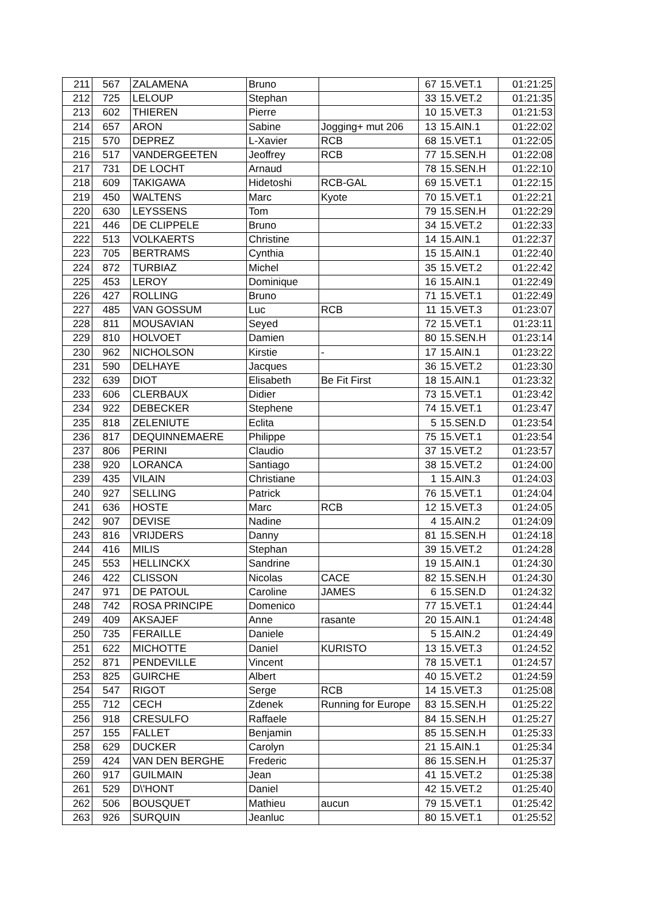| 211 | 567 | ZALAMENA | Bruno | | 67 | 15.VET.1 | 01:21:25 |
| 212 | 725 | LELOUP | Stephan | | 33 | 15.VET.2 | 01:21:35 |
| 213 | 602 | THIEREN | Pierre | | 10 | 15.VET.3 | 01:21:53 |
| 214 | 657 | ARON | Sabine | Jogging+ mut 206 | 13 | 15.AIN.1 | 01:22:02 |
| 215 | 570 | DEPREZ | L-Xavier | RCB | 68 | 15.VET.1 | 01:22:05 |
| 216 | 517 | VANDERGEETEN | Jeoffrey | RCB | 77 | 15.SEN.H | 01:22:08 |
| 217 | 731 | DE LOCHT | Arnaud | | 78 | 15.SEN.H | 01:22:10 |
| 218 | 609 | TAKIGAWA | Hidetoshi | RCB-GAL | 69 | 15.VET.1 | 01:22:15 |
| 219 | 450 | WALTENS | Marc | Kyote | 70 | 15.VET.1 | 01:22:21 |
| 220 | 630 | LEYSSENS | Tom | | 79 | 15.SEN.H | 01:22:29 |
| 221 | 446 | DE CLIPPELE | Bruno | | 34 | 15.VET.2 | 01:22:33 |
| 222 | 513 | VOLKAERTS | Christine | | 14 | 15.AIN.1 | 01:22:37 |
| 223 | 705 | BERTRAMS | Cynthia | | 15 | 15.AIN.1 | 01:22:40 |
| 224 | 872 | TURBIAZ | Michel | | 35 | 15.VET.2 | 01:22:42 |
| 225 | 453 | LEROY | Dominique | | 16 | 15.AIN.1 | 01:22:49 |
| 226 | 427 | ROLLING | Bruno | | 71 | 15.VET.1 | 01:22:49 |
| 227 | 485 | VAN GOSSUM | Luc | RCB | 11 | 15.VET.3 | 01:23:07 |
| 228 | 811 | MOUSAVIAN | Seyed | | 72 | 15.VET.1 | 01:23:11 |
| 229 | 810 | HOLVOET | Damien | | 80 | 15.SEN.H | 01:23:14 |
| 230 | 962 | NICHOLSON | Kirstie | - | 17 | 15.AIN.1 | 01:23:22 |
| 231 | 590 | DELHAYE | Jacques | | 36 | 15.VET.2 | 01:23:30 |
| 232 | 639 | DIOT | Elisabeth | Be Fit First | 18 | 15.AIN.1 | 01:23:32 |
| 233 | 606 | CLERBAUX | Didier | | 73 | 15.VET.1 | 01:23:42 |
| 234 | 922 | DEBECKER | Stephene | | 74 | 15.VET.1 | 01:23:47 |
| 235 | 818 | ZELENIUTE | Eclita | | 5 | 15.SEN.D | 01:23:54 |
| 236 | 817 | DEQUINNEMAERE | Philippe | | 75 | 15.VET.1 | 01:23:54 |
| 237 | 806 | PERINI | Claudio | | 37 | 15.VET.2 | 01:23:57 |
| 238 | 920 | LORANCA | Santiago | | 38 | 15.VET.2 | 01:24:00 |
| 239 | 435 | VILAIN | Christiane | | 1 | 15.AIN.3 | 01:24:03 |
| 240 | 927 | SELLING | Patrick | | 76 | 15.VET.1 | 01:24:04 |
| 241 | 636 | HOSTE | Marc | RCB | 12 | 15.VET.3 | 01:24:05 |
| 242 | 907 | DEVISE | Nadine | | 4 | 15.AIN.2 | 01:24:09 |
| 243 | 816 | VRIJDERS | Danny | | 81 | 15.SEN.H | 01:24:18 |
| 244 | 416 | MILIS | Stephan | | 39 | 15.VET.2 | 01:24:28 |
| 245 | 553 | HELLINCKX | Sandrine | | 19 | 15.AIN.1 | 01:24:30 |
| 246 | 422 | CLISSON | Nicolas | CACE | 82 | 15.SEN.H | 01:24:30 |
| 247 | 971 | DE PATOUL | Caroline | JAMES | 6 | 15.SEN.D | 01:24:32 |
| 248 | 742 | ROSA PRINCIPE | Domenico | | 77 | 15.VET.1 | 01:24:44 |
| 249 | 409 | AKSAJEF | Anne | rasante | 20 | 15.AIN.1 | 01:24:48 |
| 250 | 735 | FERAILLE | Daniele | | 5 | 15.AIN.2 | 01:24:49 |
| 251 | 622 | MICHOTTE | Daniel | KURISTO | 13 | 15.VET.3 | 01:24:52 |
| 252 | 871 | PENDEVILLE | Vincent | | 78 | 15.VET.1 | 01:24:57 |
| 253 | 825 | GUIRCHE | Albert | | 40 | 15.VET.2 | 01:24:59 |
| 254 | 547 | RIGOT | Serge | RCB | 14 | 15.VET.3 | 01:25:08 |
| 255 | 712 | CECH | Zdenek | Running for Europe | 83 | 15.SEN.H | 01:25:22 |
| 256 | 918 | CRESULFO | Raffaele | | 84 | 15.SEN.H | 01:25:27 |
| 257 | 155 | FALLET | Benjamin | | 85 | 15.SEN.H | 01:25:33 |
| 258 | 629 | DUCKER | Carolyn | | 21 | 15.AIN.1 | 01:25:34 |
| 259 | 424 | VAN DEN BERGHE | Frederic | | 86 | 15.SEN.H | 01:25:37 |
| 260 | 917 | GUILMAIN | Jean | | 41 | 15.VET.2 | 01:25:38 |
| 261 | 529 | D\'HONT | Daniel | | 42 | 15.VET.2 | 01:25:40 |
| 262 | 506 | BOUSQUET | Mathieu | aucun | 79 | 15.VET.1 | 01:25:42 |
| 263 | 926 | SURQUIN | Jeanluc | | 80 | 15.VET.1 | 01:25:52 |